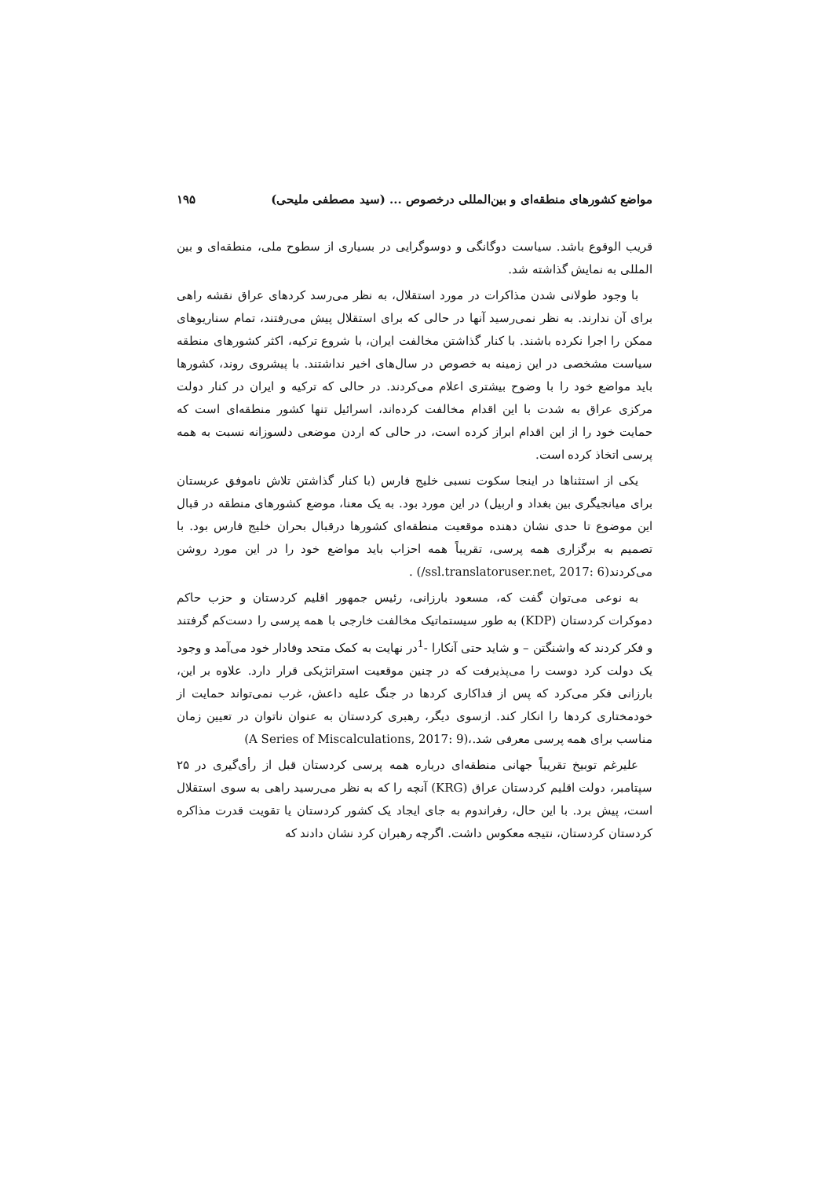مواضع کشورهای منطقه‌ای و بین‌المللی درخصوص ... (سید مصطفی ملیحی) ۱۹۵
قریب الوقوع باشد. سیاست دوگانگی و دوسوگرایی در بسیاری از سطوح ملی، منطقه‌ای و بین المللی به نمایش گذاشته شد.
با وجود طولانی شدن مذاکرات در مورد استقلال، به نظر می‌رسد کردهای عراق نقشه راهی برای آن ندارند. به نظر نمی‌رسید آنها در حالی که برای استقلال پیش می‌رفتند، تمام سناریوهای ممکن را اجرا نکرده باشند. با کنار گذاشتن مخالفت ایران، با شروع ترکیه، اکثر کشورهای منطقه سیاست مشخصی در این زمینه به خصوص در سال‌های اخیر نداشتند. با پیشروی روند، کشورها باید مواضع خود را با وضوح بیشتری اعلام می‌کردند. در حالی که ترکیه و ایران در کنار دولت مرکزی عراق به شدت با این اقدام مخالفت کرده‌اند، اسرائیل تنها کشور منطقه‌ای است که حمایت خود را از این اقدام ابراز کرده است، در حالی که اردن موضعی دلسوزانه نسبت به همه پرسی اتخاذ کرده است.
یکی از استثناها در اینجا سکوت نسبی خلیج فارس (با کنار گذاشتن تلاش ناموفق عربستان برای میانجیگری بین بغداد و اربیل) در این مورد بود. به یک معنا، موضع کشورهای منطقه در قبال این موضوع تا حدی نشان دهنده موقعیت منطقه‌ای کشورها درقبال بحران خلیج فارس بود. با تصمیم به برگزاری همه پرسی، تقریباً همه احزاب باید مواضع خود را در این مورد روشن می‌کردند(ssl.translatoruser.net, 2017: 6/) .
به نوعی می‌توان گفت که، مسعود بارزانی، رئیس جمهور اقلیم کردستان و حزب حاکم دموکرات کردستان (KDP) به طور سیستماتیک مخالفت خارجی با همه پرسی را دست‌کم گرفتند و فکر کردند که واشنگتن – و شاید حتی آنکارا -<sup>1</sup>در نهایت به کمک متحد وفادار خود می‌آمد و وجود یک دولت کرد دوست را می‌پذیرفت که در چنین موقعیت استراتژیکی قرار دارد. علاوه بر این، بارزانی فکر می‌کرد که پس از فداکاری کردها در جنگ علیه داعش، غرب نمی‌تواند حمایت از خودمختاری کردها را انکار کند. ازسوی دیگر، رهبری کردستان به عنوان ناتوان در تعیین زمان مناسب برای همه پرسی معرفی شد.،(A Series of Miscalculations, 2017: 9)
علیرغم توبیخ تقریباً جهانی منطقه‌ای درباره همه پرسی کردستان قبل از رأی‌گیری در ۲۵ سپتامبر، دولت اقلیم کردستان عراق (KRG) آنچه را که به نظر می‌رسید راهی به سوی استقلال است، پیش برد. با این حال، رفراندوم به جای ایجاد یک کشور کردستان یا تقویت قدرت مذاکره کردستان کردستان، نتیجه معکوس داشت. اگرچه رهبران کرد نشان دادند که